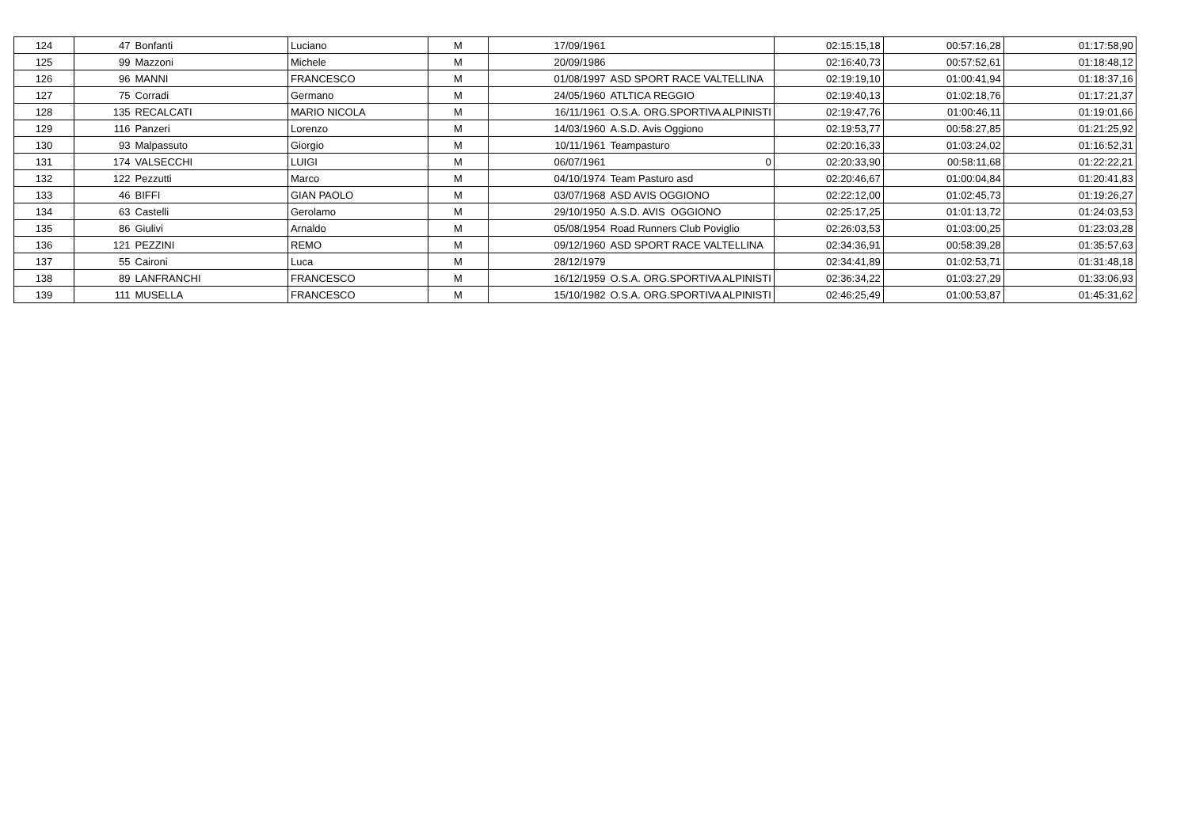| 124 | 47 | Bonfanti | Luciano | M | 17/09/1961 | | 02:15:15,18 | 00:57:16,28 | 01:17:58,90 |
| 125 | 99 | Mazzoni | Michele | M | 20/09/1986 | | 02:16:40,73 | 00:57:52,61 | 01:18:48,12 |
| 126 | 96 | MANNI | FRANCESCO | M | 01/08/1997 | ASD SPORT RACE VALTELLINA | 02:19:19,10 | 01:00:41,94 | 01:18:37,16 |
| 127 | 75 | Corradi | Germano | M | 24/05/1960 | ATLTICA REGGIO | 02:19:40,13 | 01:02:18,76 | 01:17:21,37 |
| 128 | 135 | RECALCATI | MARIO NICOLA | M | 16/11/1961 | O.S.A. ORG.SPORTIVA ALPINISTI | 02:19:47,76 | 01:00:46,11 | 01:19:01,66 |
| 129 | 116 | Panzeri | Lorenzo | M | 14/03/1960 | A.S.D. Avis Oggiono | 02:19:53,77 | 00:58:27,85 | 01:21:25,92 |
| 130 | 93 | Malpassuto | Giorgio | M | 10/11/1961 | Teampasturo | 02:20:16,33 | 01:03:24,02 | 01:16:52,31 |
| 131 | 174 | VALSECCHI | LUIGI | M | 06/07/1961 | 0 | 02:20:33,90 | 00:58:11,68 | 01:22:22,21 |
| 132 | 122 | Pezzutti | Marco | M | 04/10/1974 | Team Pasturo asd | 02:20:46,67 | 01:00:04,84 | 01:20:41,83 |
| 133 | 46 | BIFFI | GIAN PAOLO | M | 03/07/1968 | ASD AVIS OGGIONO | 02:22:12,00 | 01:02:45,73 | 01:19:26,27 |
| 134 | 63 | Castelli | Gerolamo | M | 29/10/1950 | A.S.D. AVIS OGGIONO | 02:25:17,25 | 01:01:13,72 | 01:24:03,53 |
| 135 | 86 | Giulivi | Arnaldo | M | 05/08/1954 | Road Runners Club Poviglio | 02:26:03,53 | 01:03:00,25 | 01:23:03,28 |
| 136 | 121 | PEZZINI | REMO | M | 09/12/1960 | ASD SPORT RACE VALTELLINA | 02:34:36,91 | 00:58:39,28 | 01:35:57,63 |
| 137 | 55 | Caironi | Luca | M | 28/12/1979 | | 02:34:41,89 | 01:02:53,71 | 01:31:48,18 |
| 138 | 89 | LANFRANCHI | FRANCESCO | M | 16/12/1959 | O.S.A. ORG.SPORTIVA ALPINISTI | 02:36:34,22 | 01:03:27,29 | 01:33:06,93 |
| 139 | 111 | MUSELLA | FRANCESCO | M | 15/10/1982 | O.S.A. ORG.SPORTIVA ALPINISTI | 02:46:25,49 | 01:00:53,87 | 01:45:31,62 |